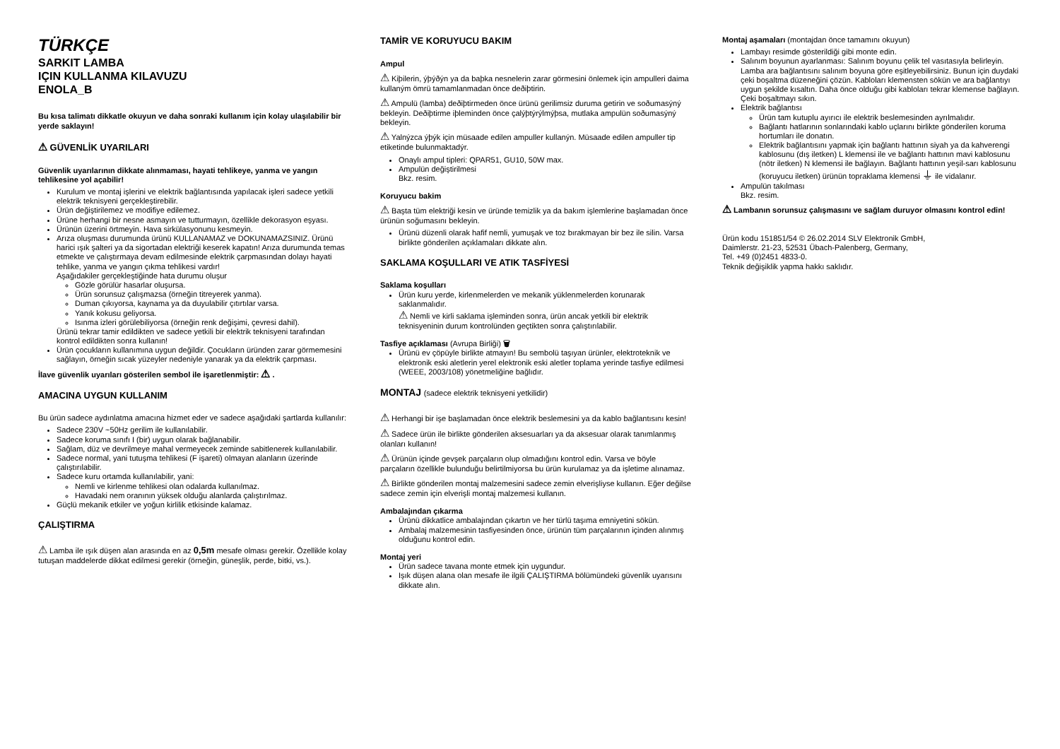TÜRKÇE
SARKIT LAMBA
IÇIN KULLANMA KILAVUZU
ENOLA_B
Bu kısa talimatı dikkatle okuyun ve daha sonraki kullanım için kolay ulaşılabilir bir yerde saklayın!
⚠ GÜVENLİK UYARILARI
Güvenlik uyarılarının dikkate alınmaması, hayati tehlikeye, yanma ve yangın tehlikesine yol açabilir!
Kurulum ve montaj işlerini ve elektrik bağlantısında yapılacak işleri sadece yetkili elektrik teknisyeni gerçekleştirebilir.
Ürün değiştirilemez ve modifiye edilemez.
Ürüne herhangi bir nesne asmayın ve tutturmayın, özellikle dekorasyon eşyası.
Ürünün üzerini örtmeyin. Hava sirkülasyonunu kesmeyin.
Arıza oluşması durumunda ürünü KULLANAMAZ ve DOKUNAMAZSINIZ. Ürünü harici ışık şalteri ya da sigortadan elektriği keserek kapatın! Arıza durumunda temas etmekte ve çalıştırmaya devam edilmesinde elektrik çarpmasından dolayı hayati tehlike, yanma ve yangın çıkma tehlikesi vardır!
Aşağıdakiler gerçekleştiğinde hata durumu oluşur
Gözle görülür hasarlar oluşursa.
Ürün sorunsuz çalışmazsa (örneğin titreyerek yanma).
Duman çıkıyorsa, kaynama ya da duyulabilir çıtırtılar varsa.
Yanık kokusu geliyorsa.
Isınma izleri görülebiliyorsa (örneğin renk değişimi, çevresi dahil).
Ürünü tekrar tamir edildikten ve sadece yetkili bir elektrik teknisyeni tarafından kontrol edildikten sonra kullanın!
Ürün çocukların kullanımına uygun değildir. Çocukların üründen zarar görmemesini sağlayın, örneğin sıcak yüzeyler nedeniyle yanarak ya da elektrik çarpması.
İlave güvenlik uyarıları gösterilen sembol ile işaretlenmiştir: ⚠ .
AMACINA UYGUN KULLANIM
Bu ürün sadece aydınlatma amacına hizmet eder ve sadece aşağıdaki şartlarda kullanılır:
Sadece 230V ~50Hz gerilim ile kullanılabilir.
Sadece koruma sınıfı I (bir) uygun olarak bağlanabilir.
Sağlam, düz ve devrilmeye mahal vermeyecek zeminde sabitlenerek kullanılabilir.
Sadece normal, yani tutuşma tehlikesi (F işareti) olmayan alanların üzerinde çalıştırılabilir.
Sadece kuru ortamda kullanılabilir, yani:
Nemli ve kirlenme tehlikesi olan odalarda kullanılmaz.
Havadaki nem oranının yüksek olduğu alanlarda çalıştırılmaz.
Güçlü mekanik etkiler ve yoğun kirlilik etkisinde kalamaz.
ÇALIŞTIRMA
⚠ Lamba ile ışık düşen alan arasında en az 0,5m mesafe olması gerekir. Özellikle kolay tutuşan maddelerde dikkat edilmesi gerekir (örneğin, güneşlik, perde, bitki, vs.).
TAMİR VE KORUYUCU BAKIM
Ampul
⚠ Kiþilerin, ýþýðýn ya da baþka nesnelerin zarar görmesini önlemek için ampulleri daima kullaným ömrü tamamlanmadan önce deðiþtirin.
⚠ Ampulü (lamba) deðiþtirmeden önce ürünü gerilimsiz duruma getirin ve soðumasýný bekleyin. Deðiþtirme iþleminden önce çalýþtýrýlmýþsa, mutlaka ampulün soðumasýný bekleyin.
⚠ Yalnýzca ýþýk için müsaade edilen ampuller kullanýn. Müsaade edilen ampuller tip etiketinde bulunmaktadýr.
Onaylı ampul tipleri: QPAR51, GU10, 50W max.
Ampulün değiştirilmesi
Bkz. resim.
Koruyucu bakim
⚠ Başta tüm elektriği kesin ve üründe temizlik ya da bakım işlemlerine başlamadan önce ürünün soğumasını bekleyin.
Ürünü düzenli olarak hafif nemli, yumuşak ve toz bırakmayan bir bez ile silin. Varsa birlikte gönderilen açıklamaları dikkate alın.
SAKLAMA KOŞULLARI VE ATIK TASFİYESİ
Saklama koşulları
Ürün kuru yerde, kirlenmelerden ve mekanik yüklenmelerden korunarak saklanmalıdır.
⚠ Nemli ve kirli saklama işleminden sonra, ürün ancak yetkili bir elektrik teknisyeninin durum kontrolünden geçtikten sonra çalıştırılabilir.
Tasfiye açıklaması (Avrupa Birliği) 🗑
Ürünü ev çöpüyle birlikte atmayın! Bu sembolü taşıyan ürünler, elektroteknik ve elektronik eski aletlerin yerel elektronik eski aletler toplama yerinde tasfiye edilmesi (WEEE, 2003/108) yönetmeliğine bağlıdır.
MONTAJ (sadece elektrik teknisyeni yetkilidir)
⚠ Herhangi bir işe başlamadan önce elektrik beslemesini ya da kablo bağlantısını kesin!
⚠ Sadece ürün ile birlikte gönderilen aksesuarları ya da aksesuar olarak tanımlanmış olanları kullanın!
⚠ Ürünün içinde gevşek parçaların olup olmadığını kontrol edin. Varsa ve böyle parçaların özellikle bulunduğu belirtilmiyorsa bu ürün kurulamaz ya da işletime alınamaz.
⚠ Birlikte gönderilen montaj malzemesini sadece zemin elverişliyse kullanın. Eğer değilse sadece zemin için elverişli montaj malzemesi kullanın.
Ambalajından çıkarma
Ürünü dikkatlice ambalajından çıkartın ve her türlü taşıma emniyetini sökün.
Ambalaj malzemesinin tasfiyesinden önce, ürünün tüm parçalarının içinden alınmış olduğunu kontrol edin.
Montaj yeri
Ürün sadece tavana monte etmek için uygundur.
Işık düşen alana olan mesafe ile ilgili ÇALIŞTIRMA bölümündeki güvenlik uyarısını dikkate alın.
Montaj aşamaları (montajdan önce tamamını okuyun)
Lambayı resimde gösterildiği gibi monte edin.
Salınım boyunun ayarlanması: Salınım boyunu çelik tel vasıtasıyla belirleyin. Lamba ara bağlantısını salınım boyuna göre eşitleyebilirsiniz. Bunun için duydaki çeki boşaltma düzeneğini çözün. Kabloları klemensten sökün ve ara bağlantıyı uygun şekilde kısaltın. Daha önce olduğu gibi kabloları tekrar klemense bağlayın. Çeki boşaltmayı sıkın.
Elektrik bağlantısı
Ürün tam kutuplu ayırıcı ile elektrik beslemesinden ayrılmalıdır.
Bağlantı hatlarının sonlarındaki kablo uçlarını birlikte gönderilen koruma hortumları ile donatın.
Elektrik bağlantısını yapmak için bağlantı hattının siyah ya da kahverengi kablosunu (dış iletken) L klemensi ile ve bağlantı hattının mavi kablosunu (nötr iletken) N klemensi ile bağlayın. Bağlantı hattının yeşil-sarı kablosunu (koruyucu iletken) ürünün topraklama klemensi ⏚ ile vidalanır.
Ampulün takılması
Bkz. resim.
⚠ Lambanın sorunsuz çalışmasını ve sağlam duruyor olmasını kontrol edin!
Ürün kodu 151851/54 © 26.02.2014 SLV Elektronik GmbH,
Daimlerstr. 21-23, 52531 Übach-Palenberg, Germany,
Tel. +49 (0)2451 4833-0.
Teknik değişiklik yapma hakkı saklıdır.